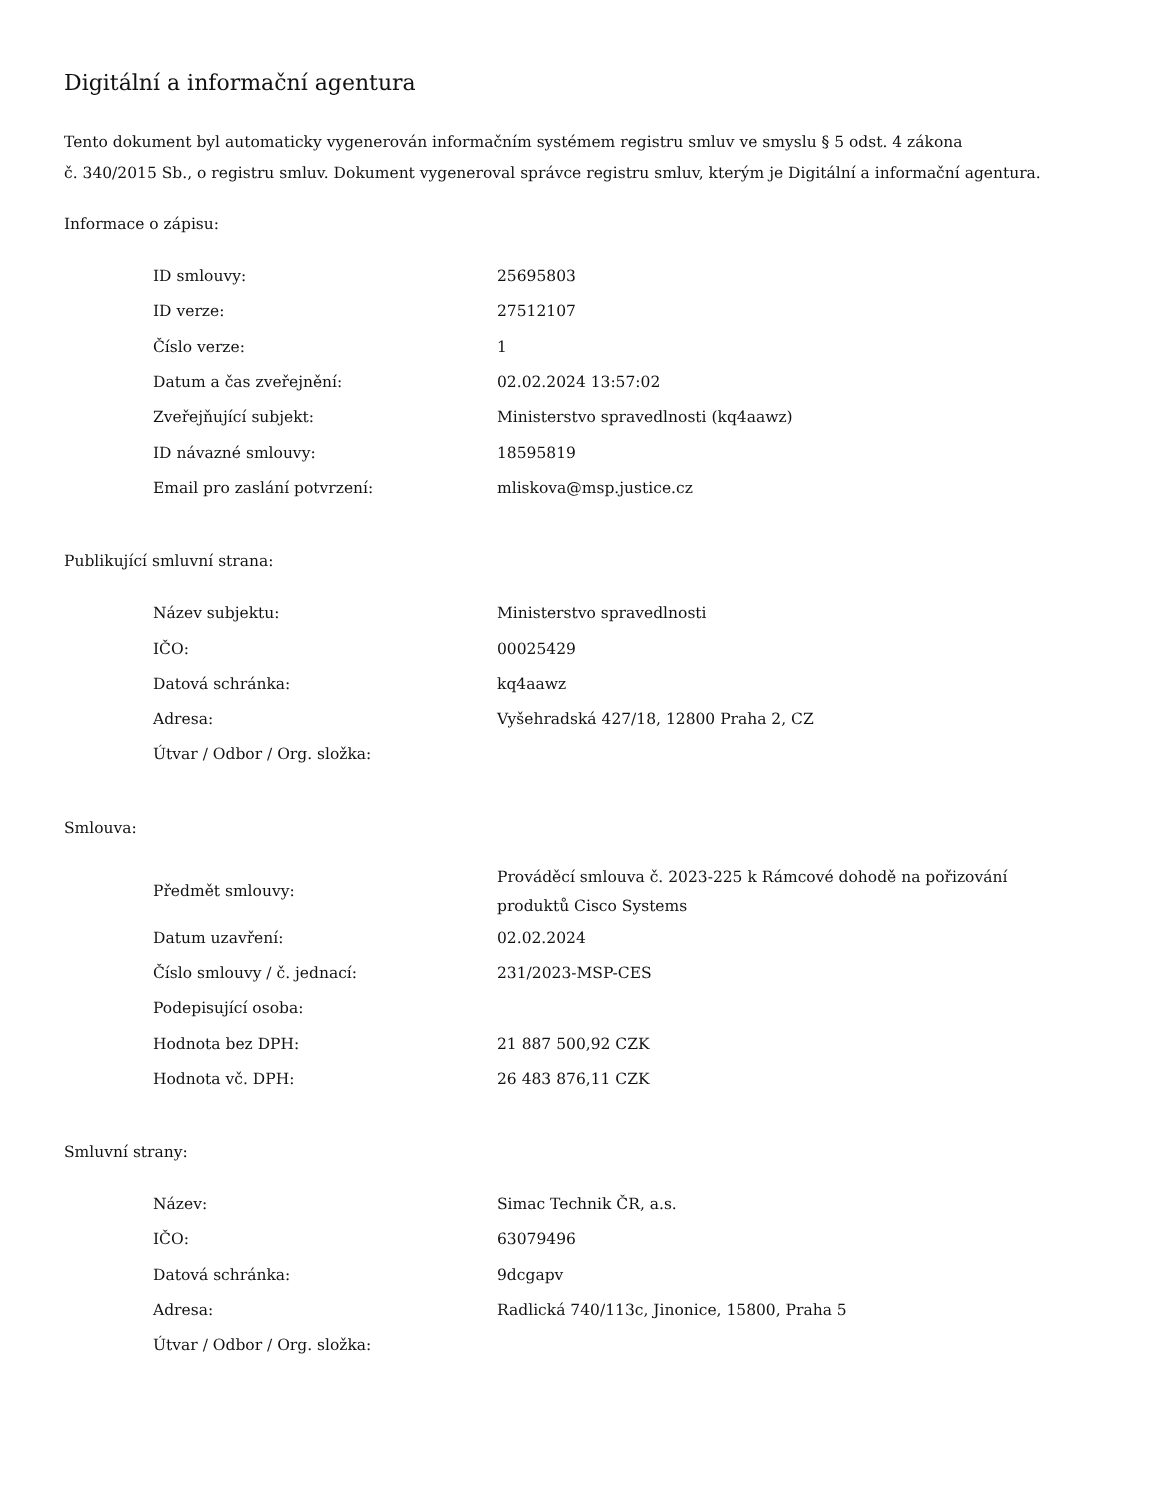Digitální a informační agentura
Tento dokument byl automaticky vygenerován informačním systémem registru smluv ve smyslu § 5 odst. 4 zákona
č. 340/2015 Sb., o registru smluv. Dokument vygeneroval správce registru smluv, kterým je Digitální a informační agentura.
Informace o zápisu:
| ID smlouvy: | 25695803 |
| ID verze: | 27512107 |
| Číslo verze: | 1 |
| Datum a čas zveřejnění: | 02.02.2024 13:57:02 |
| Zveřejňující subjekt: | Ministerstvo spravedlnosti (kq4aawz) |
| ID návazné smlouvy: | 18595819 |
| Email pro zaslání potvrzení: | mliskova@msp.justice.cz |
Publikující smluvní strana:
| Název subjektu: | Ministerstvo spravedlnosti |
| IČO: | 00025429 |
| Datová schránka: | kq4aawz |
| Adresa: | Vyšehradská 427/18, 12800 Praha 2, CZ |
| Útvar / Odbor / Org. složka: | |
Smlouva:
| Předmět smlouvy: | Prováděcí smlouva č. 2023-225 k Rámcové dohodě na pořizování produktů Cisco Systems |
| Datum uzavření: | 02.02.2024 |
| Číslo smlouvy / č. jednací: | 231/2023-MSP-CES |
| Podepisující osoba: | |
| Hodnota bez DPH: | 21 887 500,92 CZK |
| Hodnota vč. DPH: | 26 483 876,11 CZK |
Smluvní strany:
| Název: | Simac Technik ČR, a.s. |
| IČO: | 63079496 |
| Datová schránka: | 9dcgapv |
| Adresa: | Radlická 740/113c, Jinonice, 15800, Praha 5 |
| Útvar / Odbor / Org. složka: | |